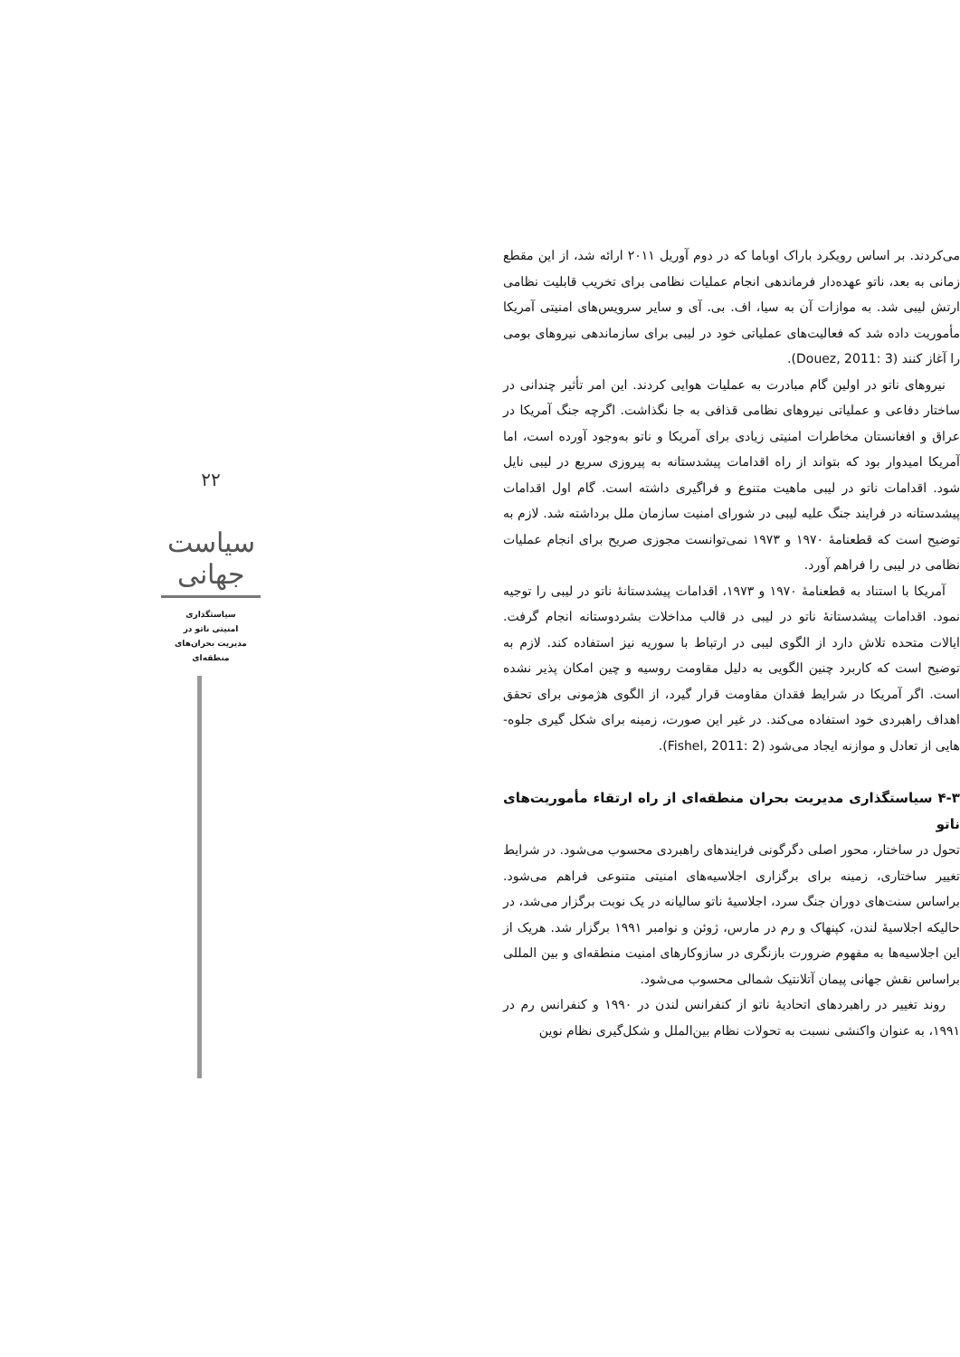می‌کردند. بر اساس رویکرد باراک اوباما که در دوم آوریل ۲۰۱۱ ارائه شد، از این مقطع زمانی به بعد، ناتو عهده‌دار فرماندهی انجام عملیات نظامی برای تخریب قابلیت نظامی ارتش لیبی شد. به موازات آن به سیا، اف. بی. آی و سایر سرویس‌های امنیتی آمریکا مأموریت داده شد که فعالیت‌های عملیاتی خود در لیبی برای سازماندهی نیروهای بومی را آغاز کنند (Douez, 2011: 3).
نیروهای ناتو در اولین گام مبادرت به عملیات هوایی کردند. این امر تأثیر چندانی در ساختار دفاعی و عملیاتی نیروهای نظامی قذافی به جا نگذاشت. اگرچه جنگ آمریکا در عراق و افغانستان مخاطرات امنیتی زیادی برای آمریکا و ناتو به‌وجود آورده است، اما آمریکا امیدوار بود که بتواند از راه اقدامات پیشدستانه به پیروزی سریع در لیبی نایل شود. اقدامات ناتو در لیبی ماهیت متنوع و فراگیری داشته است. گام اول اقدامات پیشدستانه در فرایند جنگ علیه لیبی در شورای امنیت سازمان ملل برداشته شد. لازم به توضیح است که قطعنامهٔ ۱۹۷۰ و ۱۹۷۳ نمی‌توانست مجوزی صریح برای انجام عملیات نظامی در لیبی را فراهم آورد.
آمریکا با استناد به قطعنامهٔ ۱۹۷۰ و ۱۹۷۳، اقدامات پیشدستانهٔ ناتو در لیبی را توجیه نمود. اقدامات پیشدستانهٔ ناتو در لیبی در قالب مداخلات بشردوستانه انجام گرفت. ایالات متحده تلاش دارد از الگوی لیبی در ارتباط با سوریه نیز استفاده کند. لازم به توضیح است که کاربرد چنین الگویی به دلیل مقاومت روسیه و چین امکان پذیر نشده است. اگر آمریکا در شرایط فقدان مقاومت قرار گیرد، از الگوی هژمونی برای تحقق اهداف راهبردی خود استفاده می‌کند. در غیر این صورت، زمینه برای شکل گیری جلوه-هایی از تعادل و موازنه ایجاد می‌شود (Fishel, 2011: 2).
۴-۳ سیاستگذاری مدیریت بحران منطقه‌ای از راه ارتقاء مأموریت‌های ناتو
تحول در ساختار، محور اصلی دگرگونی فرایندهای راهبردی محسوب می‌شود. در شرایط تغییر ساختاری، زمینه برای برگزاری اجلاسیه‌های امنیتی متنوعی فراهم می‌شود. براساس سنت‌های دوران جنگ سرد، اجلاسیهٔ ناتو سالیانه در یک نوبت برگزار می‌شد، در حالیکه اجلاسیهٔ لندن، کپنهاک و رم در مارس، ژوئن و نوامبر ۱۹۹۱ برگزار شد. هریک از این اجلاسیه‌ها به مفهوم ضرورت بازنگری در سازوکارهای امنیت منطقه‌ای و بین المللی براساس نقش جهانی پیمان آتلانتیک شمالی محسوب می‌شود.
روند تغییر در راهبردهای اتحادیهٔ ناتو از کنفرانس لندن در ۱۹۹۰ و کنفرانس رم در ۱۹۹۱، به عنوان واکنشی نسبت به تحولات نظام بین‌الملل و شکل‌گیری نظام نوین
۲۲
سیاست جهانی
سیاستگذاری
امنیتی ناتو در
مدیریت بحران‌های
منطقه‌ای